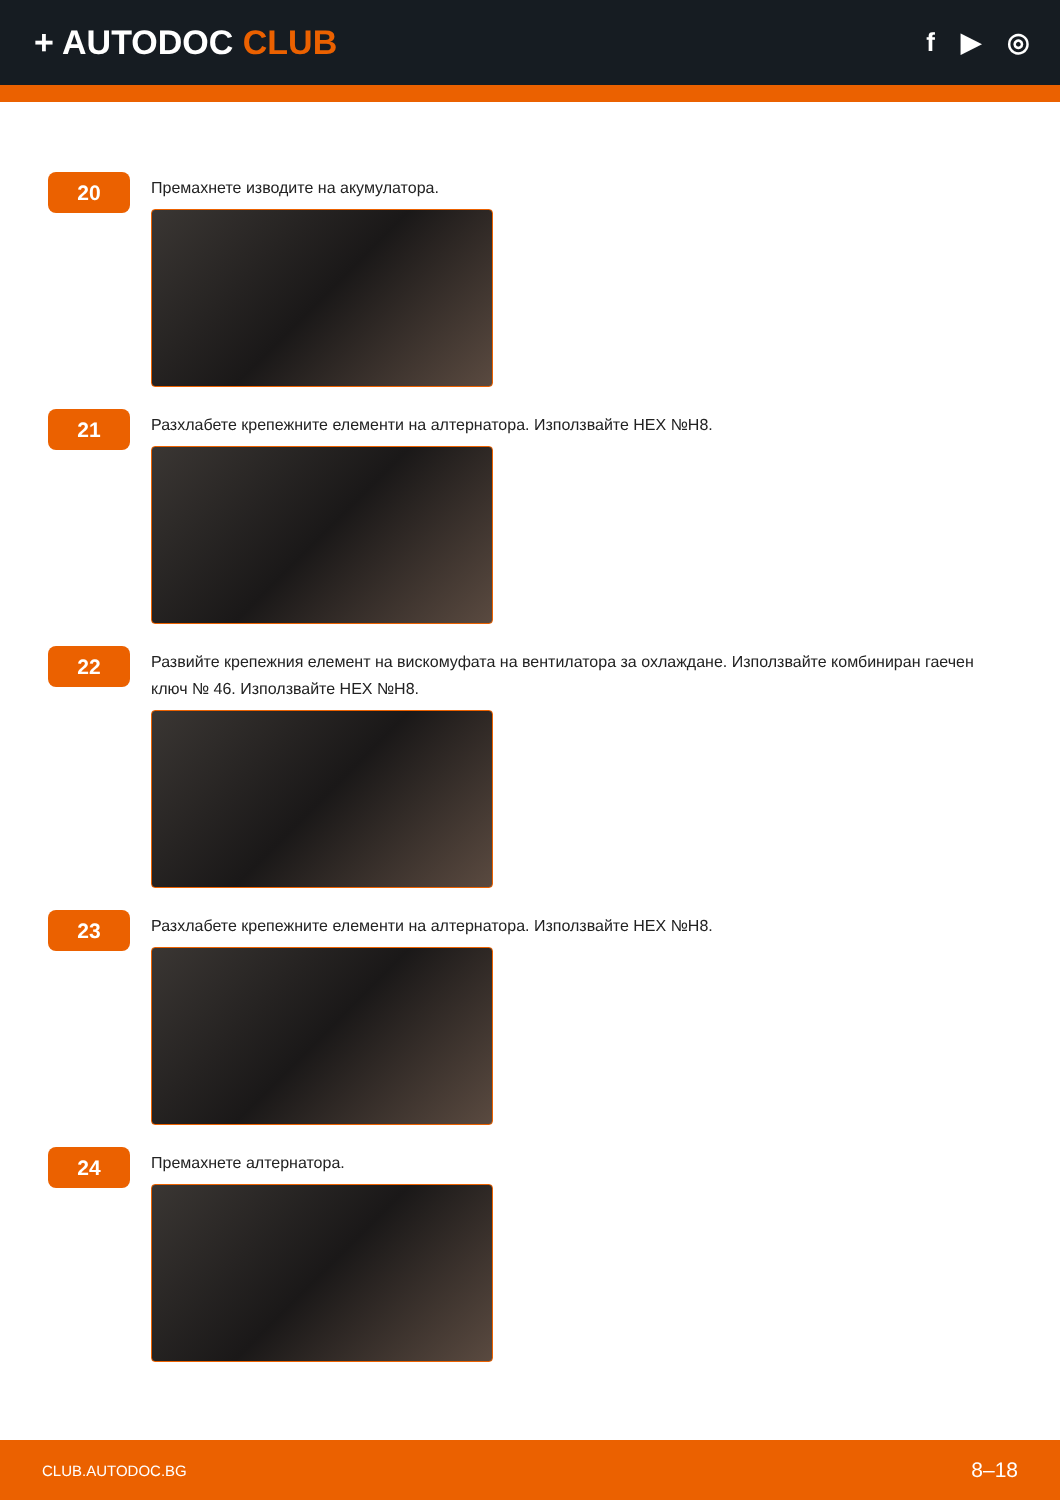+ AUTODOC CLUB
f ▶ ◎
20
Премахнете изводите на акумулатора.
21
Разхлабете крепежните елементи на алтернатора. Използвайте HEX №H8.
22
Развийте крепежния елемент на вискомуфата на вентилатора за охлаждане. Използвайте комбиниран гаечен ключ № 46. Използвайте HEX №H8.
23
Разхлабете крепежните елементи на алтернатора. Използвайте HEX №H8.
24
Премахнете алтернатора.
CLUB.AUTODOC.BG 8–18